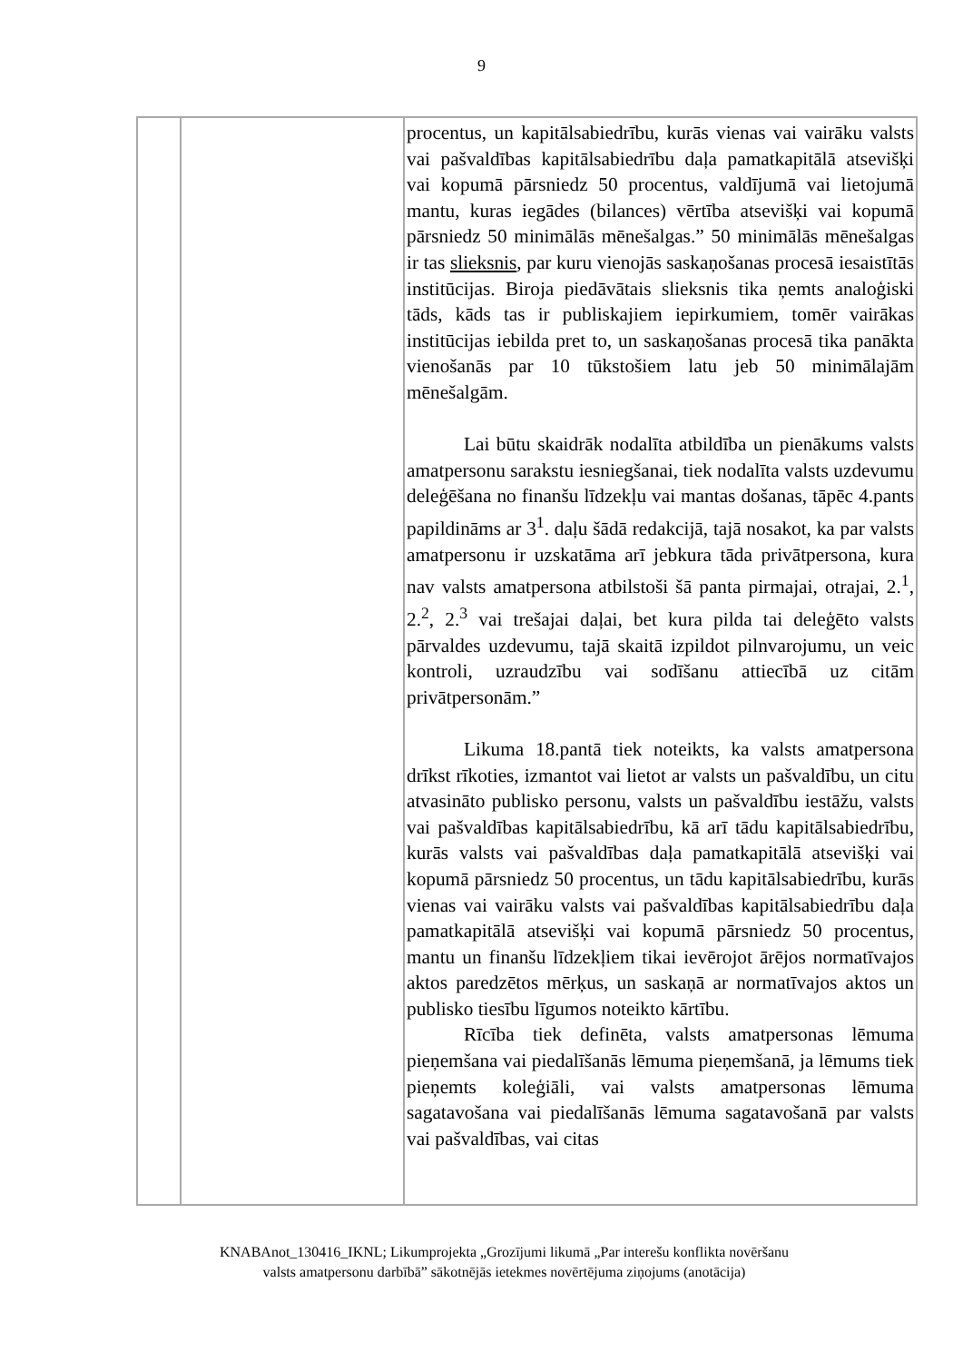9
| | | procentus, un kapitālsabiedrību, kurās vienas vai vairāku valsts vai pašvaldības kapitālsabiedrību daļa pamatkapitālā atsevišķi vai kopumā pārsniedz 50 procentus, valdījumā vai lietojumā mantu, kuras iegādes (bilances) vērtība atsevišķi vai kopumā pārsniedz 50 minimālās mēnešalgas.” 50 minimālās mēnešalgas ir tas slieksnis , par kuru vienojās saskaņošanas procesā iesaistītās institūcijas. Biroja piedāvātais slieksnis tika ņemts analoģiski tāds, kāds tas ir publiskajiem iepirkumiem, tomēr vairākas institūcijas iebilda pret to, un saskaņošanas procesā tika panākta vienošanās par 10 tūkstošiem latu jeb 50 minimālajām mēnešalgām. Lai būtu skaidrāk nodalīta atbildība un pienākums valsts amatpersonu sarakstu iesniegšanai, tiek nodalīta valsts uzdevumu deleģēšana no finanšu līdzekļu vai mantas došanas, tāpēc 4.pants papildināms ar 3<sup>1</sup>. daļu šādā redakcijā, tajā nosakot, ka par valsts amatpersonu ir uzskatāma arī jebkura tāda privātpersona, kura nav valsts amatpersona atbilstoši šā panta pirmajai, otrajai, 2.<sup>1</sup>, 2.<sup>2</sup>, 2.<sup>3</sup> vai trešajai daļai, bet kura pilda tai deleģēto valsts pārvaldes uzdevumu, tajā skaitā izpildot pilnvarojumu, un veic kontroli, uzraudzību vai sodīšanu attiecībā uz citām privātpersonām.” Likuma 18.pantā tiek noteikts, ka valsts amatpersona drīkst rīkoties, izmantot vai lietot ar valsts un pašvaldību, un citu atvasināto publisko personu, valsts un pašvaldību iestāžu, valsts vai pašvaldības kapitālsabiedrību, kā arī tādu kapitālsabiedrību, kurās valsts vai pašvaldības daļa pamatkapitālā atsevišķi vai kopumā pārsniedz 50 procentus, un tādu kapitālsabiedrību, kurās vienas vai vairāku valsts vai pašvaldības kapitālsabiedrību daļa pamatkapitālā atsevišķi vai kopumā pārsniedz 50 procentus, mantu un finanšu līdzekļiem tikai ievērojot ārējos normatīvajos aktos paredzētos mērķus, un saskaņā ar normatīvajos aktos un publisko tiesību līgumos noteikto kārtību. Rīcība tiek definēta, valsts amatpersonas lēmuma pieņemšana vai piedalīšanās lēmuma pieņemšanā, ja lēmums tiek pieņemts koleģiāli, vai valsts amatpersonas lēmuma sagatavošana vai piedalīšanās lēmuma sagatavošanā par valsts vai pašvaldības, vai citas |
KNABAnot_130416_IKNL; Likumprojekta „Grozījumi likumā „Par interešu konflikta novēršanu
valsts amatpersonu darbībā” sākotnējās ietekmes novērtējuma ziņojums (anotācija)